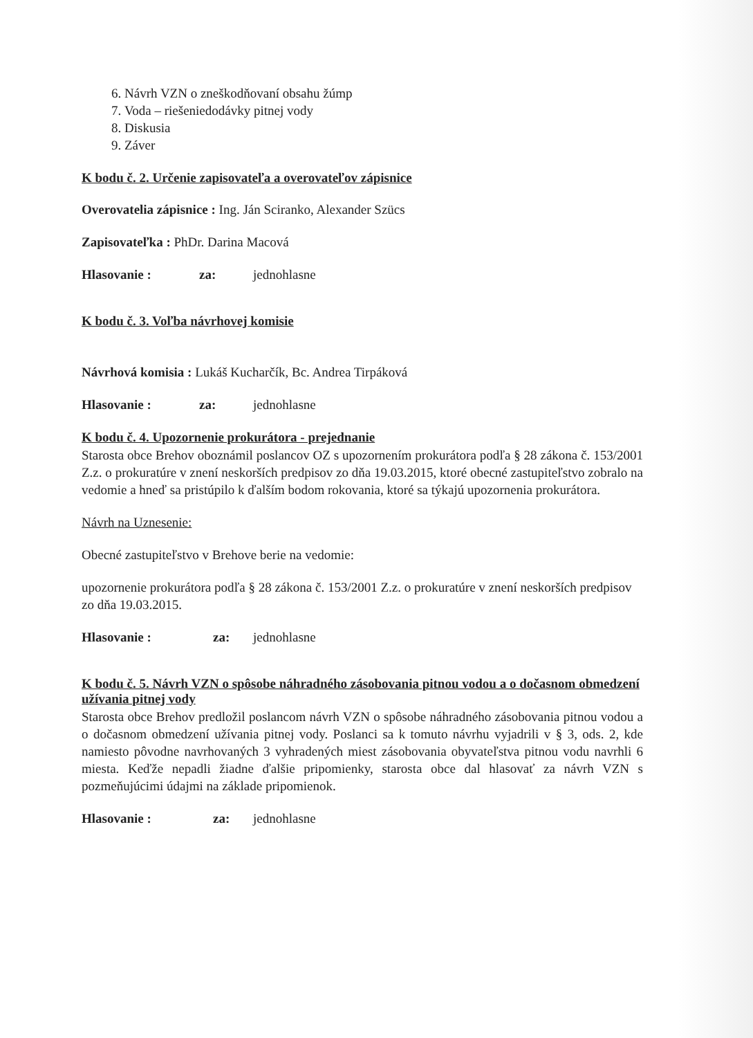6. Návrh VZN o zneškodňovaní obsahu žúmp
7. Voda – riešeniedodávky pitnej vody
8. Diskusia
9. Záver
K bodu č. 2. Určenie zapisovateľa a overovateľov zápisnice
Overovatelia zápisnice : Ing. Ján Sciranko, Alexander Szücs
Zapisovateľka : PhDr. Darina Macová
Hlasovanie : za: jednohlasne
K bodu č. 3. Voľba návrhovej komisie
Návrhová komisia : Lukáš Kucharčík, Bc. Andrea Tirpáková
Hlasovanie : za: jednohlasne
K bodu č. 4. Upozornenie prokurátora - prejednanie
Starosta obce Brehov oboznámil poslancov OZ s upozornením prokurátora podľa § 28 zákona č. 153/2001 Z.z. o prokuratúre v znení neskorších predpisov zo dňa 19.03.2015, ktoré obecné zastupiteľstvo zobralo na vedomie a hneď sa pristúpilo k ďalším bodom rokovania, ktoré sa týkajú upozornenia prokurátora.
Návrh na Uznesenie:
Obecné zastupiteľstvo v Brehove berie na vedomie:
upozornenie prokurátora podľa § 28 zákona č. 153/2001 Z.z. o prokuratúre v znení neskorších predpisov zo dňa 19.03.2015.
Hlasovanie : za: jednohlasne
K bodu č. 5. Návrh VZN o spôsobe náhradného zásobovania pitnou vodou a o dočasnom obmedzení užívania pitnej vody
Starosta obce Brehov predložil poslancom návrh VZN o spôsobe náhradného zásobovania pitnou vodou a o dočasnom obmedzení užívania pitnej vody. Poslanci sa k tomuto návrhu vyjadrili v § 3, ods. 2, kde namiesto pôvodne navrhovaných 3 vyhradených miest zásobovania obyvateľstva pitnou vodu navrhli 6 miesta. Keďže nepadli žiadne ďalšie pripomienky, starosta obce dal hlasovať za návrh VZN s pozmeňujúcimi údajmi na základe pripomienok.
Hlasovanie : za: jednohlasne